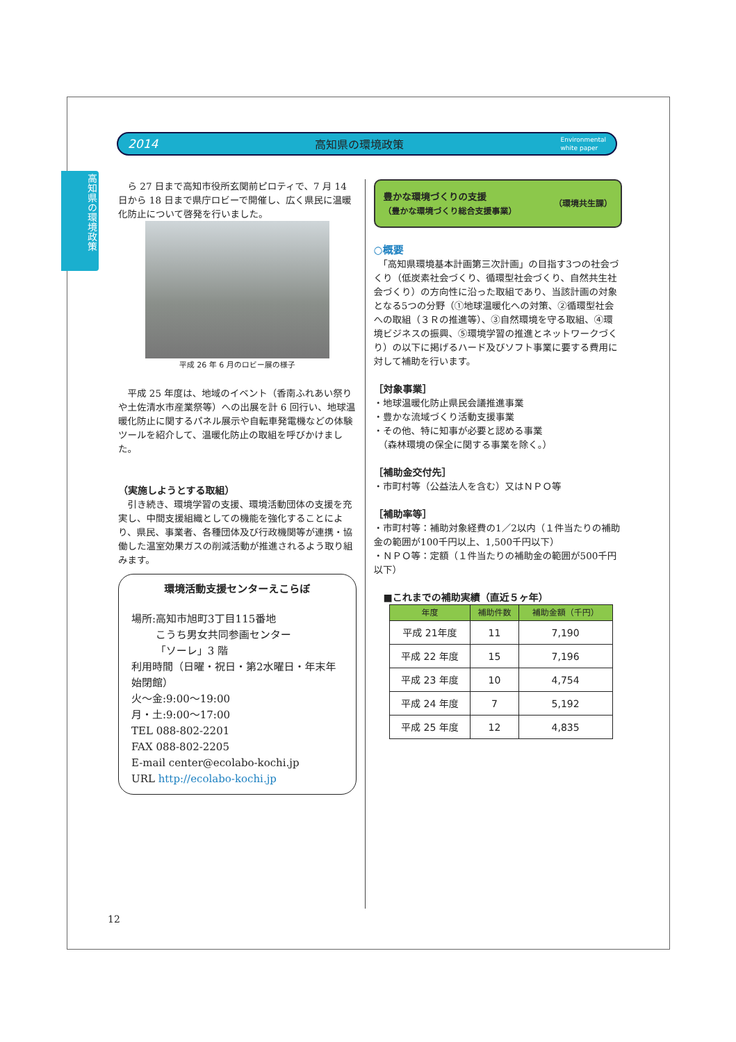2014 高知県の環境政策 Environmental
white paper
高知県の環境政策
　ら 27 日まで高知市役所玄関前ピロティで、7 月 14 日から 18 日まで県庁ロビーで開催し、広く県民に温暖化防止について啓発を行いました。
平成 26 年 6 月のロビー展の様子
　平成 25 年度は、地域のイベント（香南ふれあい祭りや土佐清水市産業祭等）への出展を計 6 回行い、地球温暖化防止に関するパネル展示や自転車発電機などの体験ツールを紹介して、温暖化防止の取組を呼びかけました。
（実施しようとする取組）
　引き続き、環境学習の支援、環境活動団体の支援を充実し、中間支援組織としての機能を強化することにより、県民、事業者、各種団体及び行政機関等が連携・協働した温室効果ガスの削減活動が推進されるよう取り組みます。
環境活動支援センターえこらぼ
場所:高知市旭町3丁目115番地
　　 こうち男女共同参画センター
　　 「ソーレ」3 階
利用時間（日曜・祝日・第2水曜日・年末年始閉館）
火～金:9:00～19:00
月・土:9:00～17:00
TEL 088-802-2201
FAX 088-802-2205
E-mail center@ecolabo-kochi.jp
URL http://ecolabo-kochi.jp
豊かな環境づくりの支援
（豊かな環境づくり総合支援事業） （環境共生課）
○概要
　「高知県環境基本計画第三次計画」の目指す3つの社会づくり（低炭素社会づくり、循環型社会づくり、自然共生社会づくり）の方向性に沿った取組であり、当該計画の対象となる5つの分野（①地球温暖化への対策、②循環型社会への取組（３Ｒの推進等）、③自然環境を守る取組、④環境ビジネスの振興、⑤環境学習の推進とネットワークづくり）の以下に掲げるハード及びソフト事業に要する費用に対して補助を行います。
［対象事業］
・地球温暖化防止県民会議推進事業
・豊かな流域づくり活動支援事業
・その他、特に知事が必要と認める事業
　（森林環境の保全に関する事業を除く。）
［補助金交付先］
・市町村等（公益法人を含む）又はＮＰＯ等
［補助率等］
・市町村等：補助対象経費の1／2以内（１件当たりの補助金の範囲が100千円以上、1,500千円以下）
・ＮＰＯ等：定額（１件当たりの補助金の範囲が500千円以下）
■これまでの補助実績（直近５ヶ年）
| 年度 | 補助件数 | 補助金額（千円） |
| --- | --- | --- |
| 平成 21年度 | 11 | 7,190 |
| 平成 22 年度 | 15 | 7,196 |
| 平成 23 年度 | 10 | 4,754 |
| 平成 24 年度 | 7 | 5,192 |
| 平成 25 年度 | 12 | 4,835 |
12